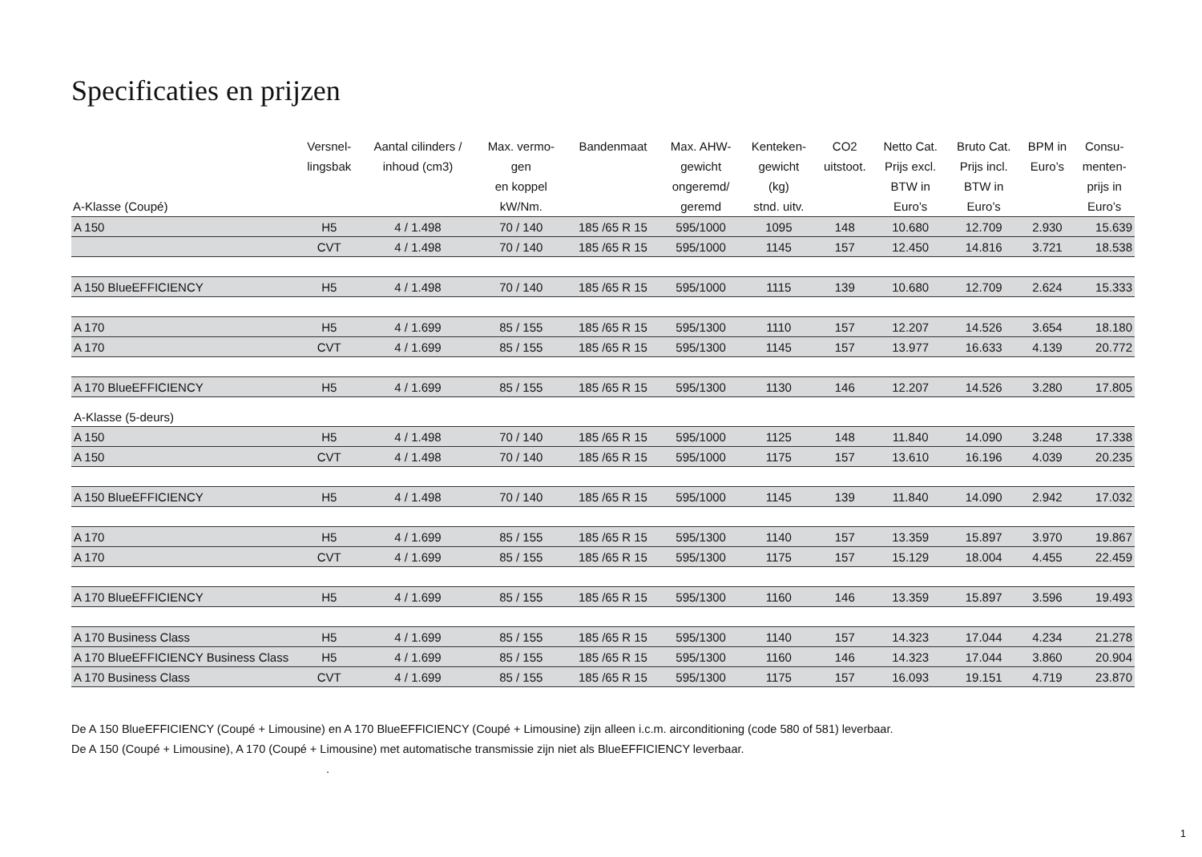Specificaties en prijzen
| A-Klasse (Coupé) | Versnel- lingsbak | Aantal cilinders / inhoud (cm3) | Max. vermo- gen en koppel kW/Nm. | Bandenmaat | Max. AHW- gewicht ongeremd/ geremd | Kenteken- gewicht (kg) stnd. uitv. | CO2 uitstoot. | Netto Cat. Prijs excl. BTW in Euro’s | Bruto Cat. Prijs incl. BTW in Euro’s | BPM in Euro’s | Consu- menten- prijs in Euro’s |
| --- | --- | --- | --- | --- | --- | --- | --- | --- | --- | --- | --- |
| A 150 | H5 | 4 / 1.498 | 70 / 140 | 185 /65 R 15 | 595/1000 | 1095 | 148 | 10.680 | 12.709 | 2.930 | 15.639 |
| | CVT | 4 / 1.498 | 70 / 140 | 185 /65 R 15 | 595/1000 | 1145 | 157 | 12.450 | 14.816 | 3.721 | 18.538 |
| A 150 BlueEFFICIENCY | H5 | 4 / 1.498 | 70 / 140 | 185 /65 R 15 | 595/1000 | 1115 | 139 | 10.680 | 12.709 | 2.624 | 15.333 |
| A 170 | H5 | 4 / 1.699 | 85 / 155 | 185 /65 R 15 | 595/1300 | 1110 | 157 | 12.207 | 14.526 | 3.654 | 18.180 |
| A 170 | CVT | 4 / 1.699 | 85 / 155 | 185 /65 R 15 | 595/1300 | 1145 | 157 | 13.977 | 16.633 | 4.139 | 20.772 |
| A 170 BlueEFFICIENCY | H5 | 4 / 1.699 | 85 / 155 | 185 /65 R 15 | 595/1300 | 1130 | 146 | 12.207 | 14.526 | 3.280 | 17.805 |
| A-Klasse (5-deurs) | | | | | | | | | | | |
| A 150 | H5 | 4 / 1.498 | 70 / 140 | 185 /65 R 15 | 595/1000 | 1125 | 148 | 11.840 | 14.090 | 3.248 | 17.338 |
| A 150 | CVT | 4 / 1.498 | 70 / 140 | 185 /65 R 15 | 595/1000 | 1175 | 157 | 13.610 | 16.196 | 4.039 | 20.235 |
| A 150 BlueEFFICIENCY | H5 | 4 / 1.498 | 70 / 140 | 185 /65 R 15 | 595/1000 | 1145 | 139 | 11.840 | 14.090 | 2.942 | 17.032 |
| A 170 | H5 | 4 / 1.699 | 85 / 155 | 185 /65 R 15 | 595/1300 | 1140 | 157 | 13.359 | 15.897 | 3.970 | 19.867 |
| A 170 | CVT | 4 / 1.699 | 85 / 155 | 185 /65 R 15 | 595/1300 | 1175 | 157 | 15.129 | 18.004 | 4.455 | 22.459 |
| A 170 BlueEFFICIENCY | H5 | 4 / 1.699 | 85 / 155 | 185 /65 R 15 | 595/1300 | 1160 | 146 | 13.359 | 15.897 | 3.596 | 19.493 |
| A 170 Business Class | H5 | 4 / 1.699 | 85 / 155 | 185 /65 R 15 | 595/1300 | 1140 | 157 | 14.323 | 17.044 | 4.234 | 21.278 |
| A 170 BlueEFFICIENCY Business Class | H5 | 4 / 1.699 | 85 / 155 | 185 /65 R 15 | 595/1300 | 1160 | 146 | 14.323 | 17.044 | 3.860 | 20.904 |
| A 170 Business Class | CVT | 4 / 1.699 | 85 / 155 | 185 /65 R 15 | 595/1300 | 1175 | 157 | 16.093 | 19.151 | 4.719 | 23.870 |
De A 150 BlueEFFICIENCY (Coupé + Limousine) en A 170 BlueEFFICIENCY (Coupé + Limousine) zijn alleen i.c.m. airconditioning (code 580 of 581) leverbaar.
De A 150 (Coupé + Limousine), A 170 (Coupé + Limousine) met automatische transmissie zijn niet als BlueEFFICIENCY leverbaar.
.
1